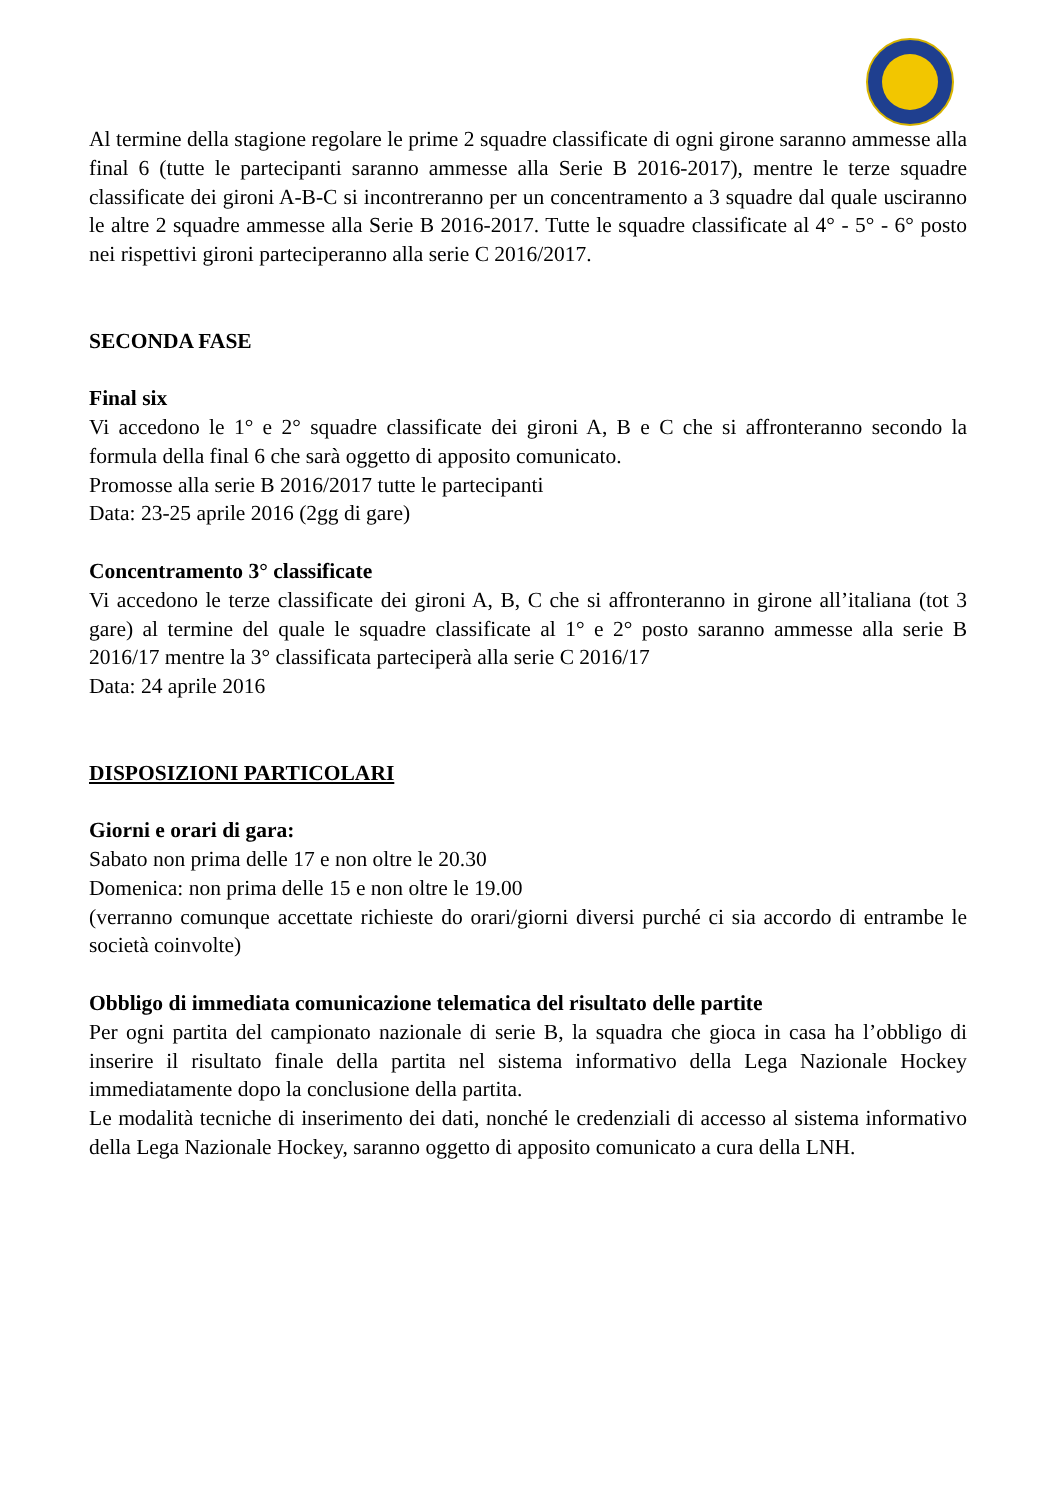Al termine della stagione regolare le prime 2 squadre classificate di ogni girone saranno ammesse alla final 6 (tutte le partecipanti saranno ammesse alla Serie B 2016-2017), mentre le terze squadre classificate dei gironi A-B-C si incontreranno per un concentramento a 3 squadre dal quale usciranno le altre 2 squadre ammesse alla Serie B 2016-2017. Tutte le squadre classificate al 4° - 5° - 6° posto nei rispettivi gironi parteciperanno alla serie C 2016/2017.
SECONDA FASE
Final six
Vi accedono le 1° e 2° squadre classificate dei gironi A, B e C che si affronteranno secondo la formula della final 6 che sarà oggetto di apposito comunicato.
Promosse alla serie B 2016/2017 tutte le partecipanti
Data: 23-25 aprile 2016 (2gg di gare)
Concentramento 3° classificate
Vi accedono le terze classificate dei gironi A, B, C che si affronteranno in girone all’italiana (tot 3 gare) al termine del quale le squadre classificate al 1° e 2° posto saranno ammesse alla serie B 2016/17 mentre la 3° classificata parteciperà alla serie C 2016/17
Data: 24 aprile 2016
DISPOSIZIONI PARTICOLARI
Giorni e orari di gara:
Sabato non prima delle 17 e non oltre le 20.30
Domenica: non prima delle 15 e non oltre le 19.00
(verranno comunque accettate richieste do orari/giorni diversi purché ci sia accordo di entrambe le società coinvolte)
Obbligo di immediata comunicazione telematica del risultato delle partite
Per ogni partita del campionato nazionale di serie B, la squadra che gioca in casa ha l’obbligo di inserire il risultato finale della partita nel sistema informativo della Lega Nazionale Hockey immediatamente dopo la conclusione della partita.
Le modalità tecniche di inserimento dei dati, nonché le credenziali di accesso al sistema informativo della Lega Nazionale Hockey, saranno oggetto di apposito comunicato a cura della LNH.